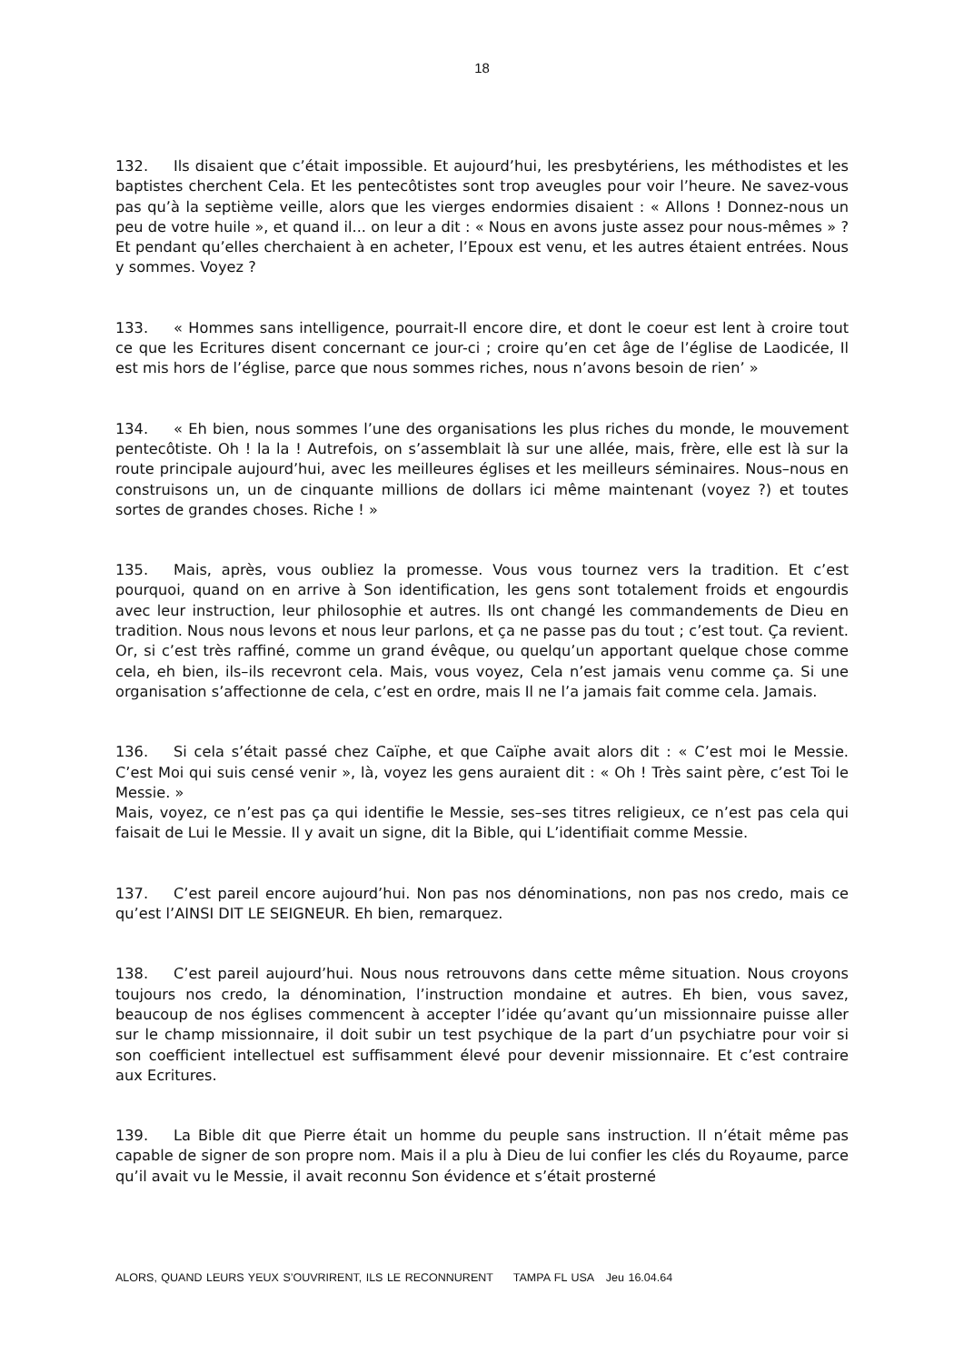18
132. Ils disaient que c’était impossible. Et aujourd’hui, les presbytériens, les méthodistes et les baptistes cherchent Cela. Et les pentecôtistes sont trop aveugles pour voir l’heure. Ne savez-vous pas qu’à la septième veille, alors que les vierges endormies disaient : « Allons ! Donnez-nous un peu de votre huile », et quand il... on leur a dit : « Nous en avons juste assez pour nous-mêmes » ? Et pendant qu’elles cherchaient à en acheter, l’Epoux est venu, et les autres étaient entrées. Nous y sommes. Voyez ?
133. « Hommes sans intelligence, pourrait-Il encore dire, et dont le coeur est lent à croire tout ce que les Ecritures disent concernant ce jour-ci ; croire qu’en cet âge de l’église de Laodicée, Il est mis hors de l’église, parce que nous sommes riches, nous n’avons besoin de rien’ »
134. « Eh bien, nous sommes l’une des organisations les plus riches du monde, le mouvement pentecôtiste. Oh ! la la ! Autrefois, on s’assemblait là sur une allée, mais, frère, elle est là sur la route principale aujourd’hui, avec les meilleures églises et les meilleurs séminaires. Nous–nous en construisons un, un de cinquante millions de dollars ici même maintenant (voyez ?) et toutes sortes de grandes choses. Riche ! »
135. Mais, après, vous oubliez la promesse. Vous vous tournez vers la tradition. Et c’est pourquoi, quand on en arrive à Son identification, les gens sont totalement froids et engourdis avec leur instruction, leur philosophie et autres. Ils ont changé les commandements de Dieu en tradition. Nous nous levons et nous leur parlons, et ça ne passe pas du tout ; c’est tout. Ça revient. Or, si c’est très raffiné, comme un grand évêque, ou quelqu’un apportant quelque chose comme cela, eh bien, ils–ils recevront cela. Mais, vous voyez, Cela n’est jamais venu comme ça. Si une organisation s’affectionne de cela, c’est en ordre, mais Il ne l’a jamais fait comme cela. Jamais.
136. Si cela s’était passé chez Caïphe, et que Caïphe avait alors dit : « C’est moi le Messie. C’est Moi qui suis censé venir », là, voyez les gens auraient dit : « Oh ! Très saint père, c’est Toi le Messie. »
Mais, voyez, ce n’est pas ça qui identifie le Messie, ses–ses titres religieux, ce n’est pas cela qui faisait de Lui le Messie. Il y avait un signe, dit la Bible, qui L’identifiait comme Messie.
137. C’est pareil encore aujourd’hui. Non pas nos dénominations, non pas nos credo, mais ce qu’est l’AINSI DIT LE SEIGNEUR. Eh bien, remarquez.
138. C’est pareil aujourd’hui. Nous nous retrouvons dans cette même situation. Nous croyons toujours nos credo, la dénomination, l’instruction mondaine et autres. Eh bien, vous savez, beaucoup de nos églises commencent à accepter l’idée qu’avant qu’un missionnaire puisse aller sur le champ missionnaire, il doit subir un test psychique de la part d’un psychiatre pour voir si son coefficient intellectuel est suffisamment élevé pour devenir missionnaire. Et c’est contraire aux Ecritures.
139. La Bible dit que Pierre était un homme du peuple sans instruction. Il n’était même pas capable de signer de son propre nom. Mais il a plu à Dieu de lui confier les clés du Royaume, parce qu’il avait vu le Messie, il avait reconnu Son évidence et s’était prosterné
ALORS, QUAND LEURS YEUX S’OUVRIRENT, ILS LE RECONNURENT TAMPA FL USA Jeu 16.04.64